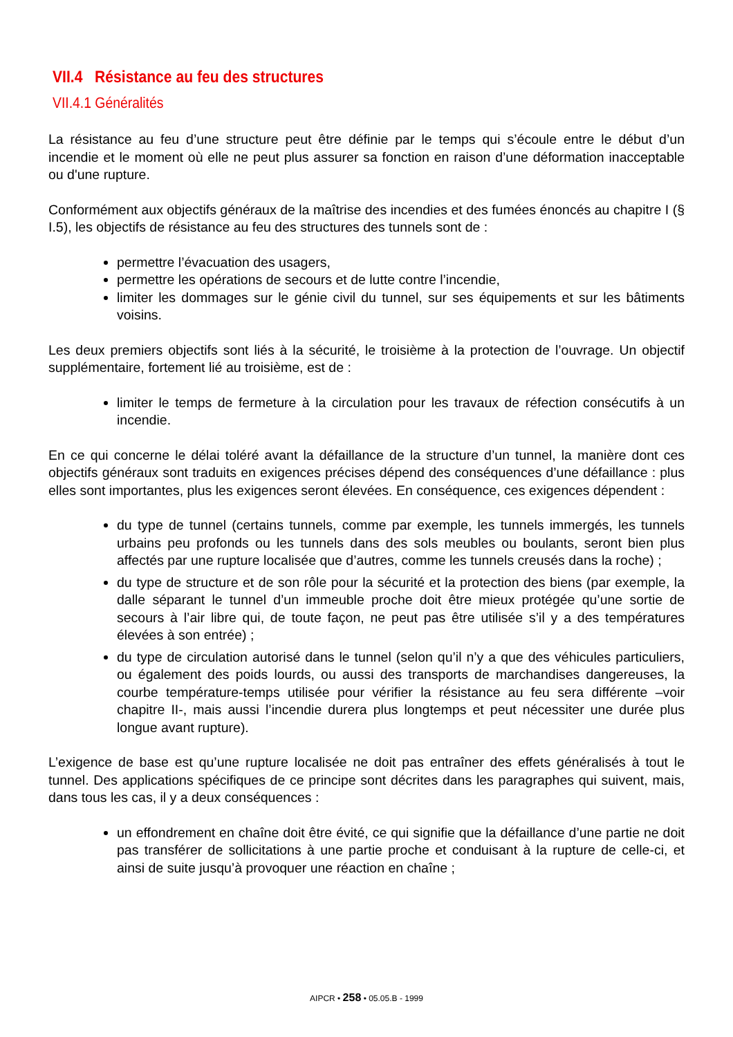VII.4 Résistance au feu des structures
VII.4.1 Généralités
La résistance au feu d’une structure peut être définie par le temps qui s’écoule entre le début d’un incendie et le moment où elle ne peut plus assurer sa fonction en raison d’une déformation inacceptable ou d'une rupture.
Conformément aux objectifs généraux de la maîtrise des incendies et des fumées énoncés au chapitre I (§ I.5), les objectifs de résistance au feu des structures des tunnels sont de :
permettre l’évacuation des usagers,
permettre les opérations de secours et de lutte contre l’incendie,
limiter les dommages sur le génie civil du tunnel, sur ses équipements et sur les bâtiments voisins.
Les deux premiers objectifs sont liés à la sécurité, le troisième à la protection de l’ouvrage. Un objectif supplémentaire, fortement lié au troisième, est de :
limiter le temps de fermeture à la circulation pour les travaux de réfection consécutifs à un incendie.
En ce qui concerne le délai toléré avant la défaillance de la structure d’un tunnel, la manière dont ces objectifs généraux sont traduits en exigences précises dépend des conséquences d’une défaillance : plus elles sont importantes, plus les exigences seront élevées. En conséquence, ces exigences dépendent :
du type de tunnel (certains tunnels, comme par exemple, les tunnels immergés, les tunnels urbains peu profonds ou les tunnels dans des sols meubles ou boulants, seront bien plus affectés par une rupture localisée que d’autres, comme les tunnels creusés dans la roche) ;
du type de structure et de son rôle pour la sécurité et la protection des biens (par exemple, la dalle séparant le tunnel d’un immeuble proche doit être mieux protégée qu’une sortie de secours à l’air libre qui, de toute façon, ne peut pas être utilisée s’il y a des températures élevées à son entrée) ;
du type de circulation autorisé dans le tunnel (selon qu’il n’y a que des véhicules particuliers, ou également des poids lourds, ou aussi des transports de marchandises dangereuses, la courbe température-temps utilisée pour vérifier la résistance au feu sera différente –voir chapitre II-, mais aussi l’incendie durera plus longtemps et peut nécessiter une durée plus longue avant rupture).
L’exigence de base est qu’une rupture localisée ne doit pas entraîner des effets généralisés à tout le tunnel. Des applications spécifiques de ce principe sont décrites dans les paragraphes qui suivent, mais, dans tous les cas, il y a deux conséquences :
un effondrement en chaîne doit être évité, ce qui signifie que la défaillance d’une partie ne doit pas transférer de sollicitations à une partie proche et conduisant à la rupture de celle-ci, et ainsi de suite jusqu’à provoquer une réaction en chaîne ;
AIPCR • 258 • 05.05.B - 1999